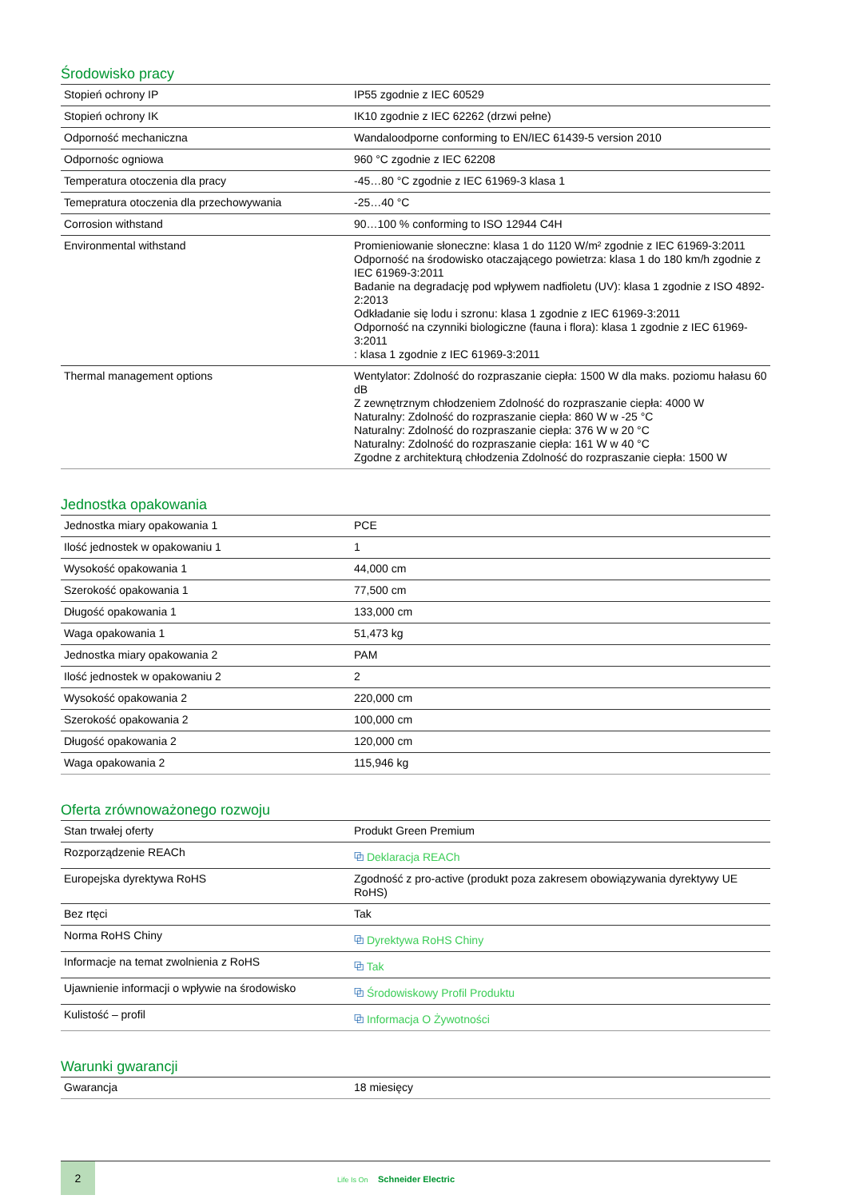Środowisko pracy
| Stopień ochrony IP | IP55 zgodnie z IEC 60529 |
| Stopień ochrony IK | IK10 zgodnie z IEC 62262 (drzwi pełne) |
| Odporność mechaniczna | Wandaloodporne conforming to EN/IEC 61439-5 version 2010 |
| Odpornośc ogniowa | 960 °C zgodnie z IEC 62208 |
| Temperatura otoczenia dla pracy | -45…80 °C zgodnie z IEC 61969-3 klasa 1 |
| Temepratura otoczenia dla przechowywania | -25…40 °C |
| Corrosion withstand | 90…100 % conforming to ISO 12944 C4H |
| Environmental withstand | Promieniowanie słoneczne: klasa 1 do 1120 W/m² zgodnie z IEC 61969-3:2011 Odporność na środowisko otaczającego powietrza: klasa 1 do 180 km/h zgodnie z IEC 61969-3:2011 Badanie na degradację pod wpływem nadfioletu (UV): klasa 1 zgodnie z ISO 4892-2:2013 Odkładanie się lodu i szronu: klasa 1 zgodnie z IEC 61969-3:2011 Odporność na czynniki biologiczne (fauna i flora): klasa 1 zgodnie z IEC 61969-3:2011 : klasa 1 zgodnie z IEC 61969-3:2011 |
| Thermal management options | Wentylator: Zdolność do rozpraszanie ciepła: 1500 W dla maks. poziomu hałasu 60 dB Z zewnętrznym chłodzeniem Zdolność do rozpraszanie ciepła: 4000 W Naturalny: Zdolność do rozpraszanie ciepła: 860 W w -25 °C Naturalny: Zdolność do rozpraszanie ciepła: 376 W w 20 °C Naturalny: Zdolność do rozpraszanie ciepła: 161 W w 40 °C Zgodne z architekturą chłodzenia Zdolność do rozpraszanie ciepła: 1500 W |
Jednostka opakowania
| Jednostka miary opakowania 1 | PCE |
| Ilość jednostek w opakowaniu 1 | 1 |
| Wysokość opakowania 1 | 44,000 cm |
| Szerokość opakowania 1 | 77,500 cm |
| Długość opakowania 1 | 133,000 cm |
| Waga opakowania 1 | 51,473 kg |
| Jednostka miary opakowania 2 | PAM |
| Ilość jednostek w opakowaniu 2 | 2 |
| Wysokość opakowania 2 | 220,000 cm |
| Szerokość opakowania 2 | 100,000 cm |
| Długość opakowania 2 | 120,000 cm |
| Waga opakowania 2 | 115,946 kg |
Oferta zrównoważonego rozwoju
| Stan trwałej oferty | Produkt Green Premium |
| Rozporządzenie REACh | ⧉ Deklaracja REACh |
| Europejska dyrektywa RoHS | Zgodność z pro-active (produkt poza zakresem obowiązywania dyrektywy UE RoHS) |
| Bez rtęci | Tak |
| Norma RoHS Chiny | ⧉ Dyrektywa RoHS Chiny |
| Informacje na temat zwolnienia z RoHS | ⧉ Tak |
| Ujawnienie informacji o wpływie na środowisko | ⧉ Środowiskowy Profil Produktu |
| Kulistość – profil | ⧉ Informacja O Żywotności |
Warunki gwarancji
| Gwarancja | 18 miesięcy |
2
Life Is On Schneider Electric